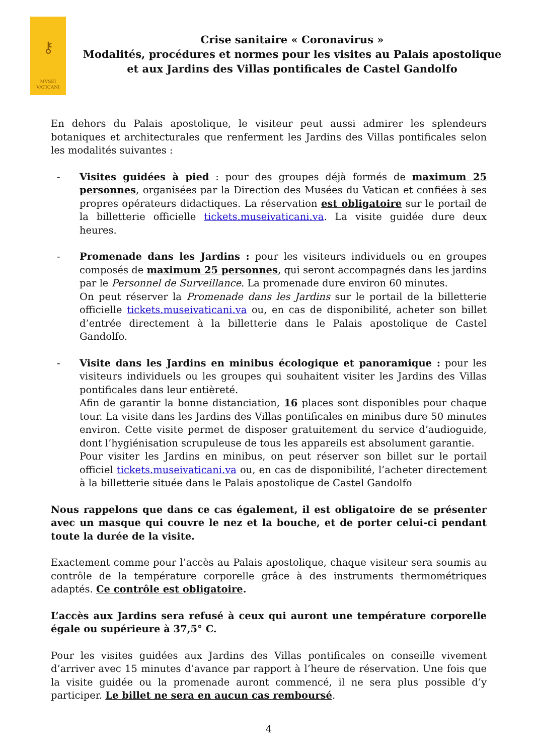⚷
MVSEI
VATICANI
Crise sanitaire « Coronavirus »
Modalités, procédures et normes pour les visites au Palais apostolique
et aux Jardins des Villas pontificales de Castel Gandolfo
En dehors du Palais apostolique, le visiteur peut aussi admirer les splendeurs botaniques et architecturales que renferment les Jardins des Villas pontificales selon les modalités suivantes :
- Visites guidées à pied : pour des groupes déjà formés de maximum 25 personnes, organisées par la Direction des Musées du Vatican et confiées à ses propres opérateurs didactiques. La réservation est obligatoire sur le portail de la billetterie officielle tickets.museivaticani.va. La visite guidée dure deux heures.
- Promenade dans les Jardins : pour les visiteurs individuels ou en groupes composés de maximum 25 personnes, qui seront accompagnés dans les jardins par le Personnel de Surveillance. La promenade dure environ 60 minutes.
On peut réserver la Promenade dans les Jardins sur le portail de la billetterie officielle tickets.museivaticani.va ou, en cas de disponibilité, acheter son billet d’entrée directement à la billetterie dans le Palais apostolique de Castel Gandolfo.
- Visite dans les Jardins en minibus écologique et panoramique : pour les visiteurs individuels ou les groupes qui souhaitent visiter les Jardins des Villas pontificales dans leur entièreté.
Afin de garantir la bonne distanciation, 16 places sont disponibles pour chaque tour. La visite dans les Jardins des Villas pontificales en minibus dure 50 minutes environ. Cette visite permet de disposer gratuitement du service d’audioguide, dont l’hygiénisation scrupuleuse de tous les appareils est absolument garantie.
Pour visiter les Jardins en minibus, on peut réserver son billet sur le portail officiel tickets.museivaticani.va ou, en cas de disponibilité, l’acheter directement à la billetterie située dans le Palais apostolique de Castel Gandolfo
Nous rappelons que dans ce cas également, il est obligatoire de se présenter avec un masque qui couvre le nez et la bouche, et de porter celui-ci pendant toute la durée de la visite.
Exactement comme pour l’accès au Palais apostolique, chaque visiteur sera soumis au contrôle de la température corporelle grâce à des instruments thermométriques adaptés. Ce contrôle est obligatoire.
L’accès aux Jardins sera refusé à ceux qui auront une température corporelle égale ou supérieure à 37,5° C.
Pour les visites guidées aux Jardins des Villas pontificales on conseille vivement d’arriver avec 15 minutes d’avance par rapport à l’heure de réservation. Une fois que la visite guidée ou la promenade auront commencé, il ne sera plus possible d’y participer. Le billet ne sera en aucun cas remboursé.
4